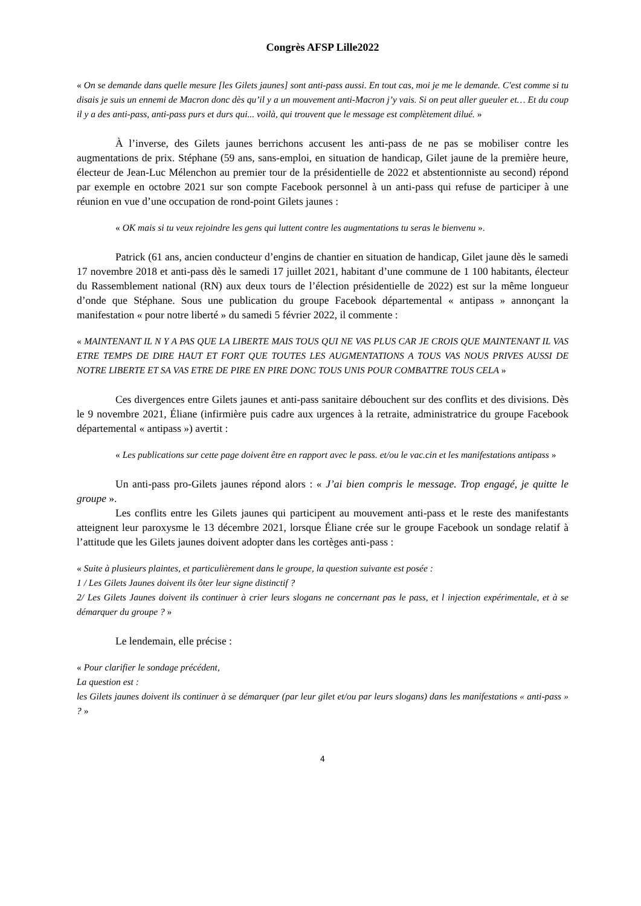Congrès AFSP Lille2022
« On se demande dans quelle mesure [les Gilets jaunes] sont anti-pass aussi. En tout cas, moi je me le demande. C'est comme si tu disais je suis un ennemi de Macron donc dès qu’il y a un mouvement anti-Macron j’y vais. Si on peut aller gueuler et… Et du coup il y a des anti-pass, anti-pass purs et durs qui... voilà, qui trouvent que le message est complètement dilué. »
À l’inverse, des Gilets jaunes berrichons accusent les anti-pass de ne pas se mobiliser contre les augmentations de prix. Stéphane (59 ans, sans-emploi, en situation de handicap, Gilet jaune de la première heure, électeur de Jean-Luc Mélenchon au premier tour de la présidentielle de 2022 et abstentionniste au second) répond par exemple en octobre 2021 sur son compte Facebook personnel à un anti-pass qui refuse de participer à une réunion en vue d’une occupation de rond-point Gilets jaunes :
« OK mais si tu veux rejoindre les gens qui luttent contre les augmentations tu seras le bienvenu ».
Patrick (61 ans, ancien conducteur d’engins de chantier en situation de handicap, Gilet jaune dès le samedi 17 novembre 2018 et anti-pass dès le samedi 17 juillet 2021, habitant d’une commune de 1 100 habitants, électeur du Rassemblement national (RN) aux deux tours de l’élection présidentielle de 2022) est sur la même longueur d’onde que Stéphane. Sous une publication du groupe Facebook départemental « antipass » annonçant la manifestation « pour notre liberté » du samedi 5 février 2022, il commente :
« MAINTENANT IL N Y A PAS QUE LA LIBERTE MAIS TOUS QUI NE VAS PLUS CAR JE CROIS QUE MAINTENANT IL VAS ETRE TEMPS DE DIRE HAUT ET FORT QUE TOUTES LES AUGMENTATIONS A TOUS VAS NOUS PRIVES AUSSI DE NOTRE LIBERTE ET SA VAS ETRE DE PIRE EN PIRE DONC TOUS UNIS POUR COMBATTRE TOUS CELA »
Ces divergences entre Gilets jaunes et anti-pass sanitaire débouchent sur des conflits et des divisions. Dès le 9 novembre 2021, Éliane (infirmière puis cadre aux urgences à la retraite, administratrice du groupe Facebook départemental « antipass ») avertit :
« Les publications sur cette page doivent être en rapport avec le pass. et/ou le vac.cin et les manifestations antipass »
Un anti-pass pro-Gilets jaunes répond alors : « J’ai bien compris le message. Trop engagé, je quitte le groupe ».
Les conflits entre les Gilets jaunes qui participent au mouvement anti-pass et le reste des manifestants atteignent leur paroxysme le 13 décembre 2021, lorsque Éliane crée sur le groupe Facebook un sondage relatif à l’attitude que les Gilets jaunes doivent adopter dans les cortèges anti-pass :
« Suite à plusieurs plaintes, et particulièrement dans le groupe, la question suivante est posée :
1 / Les Gilets Jaunes doivent ils ôter leur signe distinctif ?
2/ Les Gilets Jaunes doivent ils continuer à crier leurs slogans ne concernant pas le pass, et l injection expérimentale, et à se démarquer du groupe ? »
Le lendemain, elle précise :
« Pour clarifier le sondage précédent,
La question est :
les Gilets jaunes doivent ils continuer à se démarquer (par leur gilet et/ou par leurs slogans) dans les manifestations « anti-pass » ? »
4